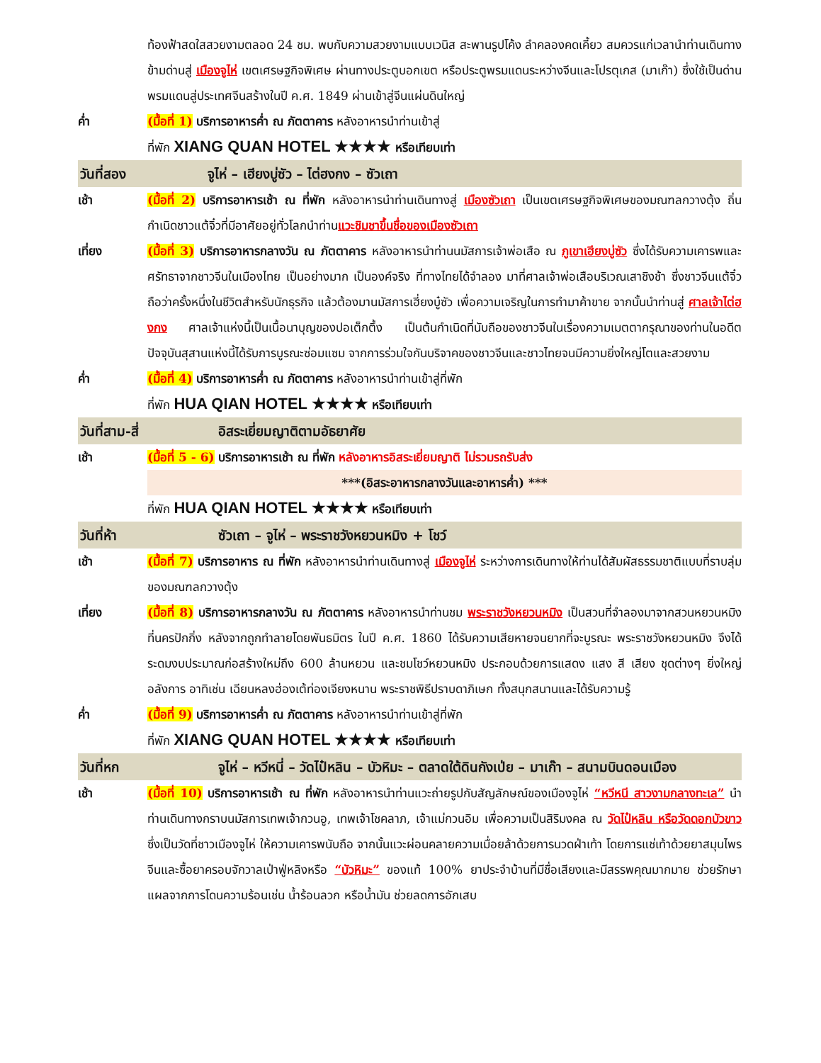ท้องฟ้าสดใสสวยงามตลอด 24 ชม. พบกับความสวยงามแบบเวนิส สะพานรูปโค้ง ลำคลองคดเคี้ยว สมควรแก่เวลานำท่านเดินทางข้ามด่านสู่ เมืองจูไห่ เขตเศรษฐกิจพิเศษ ผ่านทางประตูบอกเขต หรือประตูพรมแดนระหว่างจีนและโปรตุเกส (มาเก๊า) ซึ่งใช้เป็นด่านพรมแดนสู่ประเทศจีนสร้างในปี ค.ศ. 1849 ผ่านเข้าสู่จีนแผ่นดินใหญ่
ค่ำ (มื้อที่ 1) บริการอาหารค่ำ ณ ภัตตาคาร หลังอาหารนำท่านเข้าสู่
ที่พัก XIANG QUAN HOTEL ★★★★ หรือเทียบเท่า
วันที่สอง จูไห่ – เฮียงบู่ซัว – ไต่ฮงกง – ซัวเถา
เช้า (มื้อที่ 2) บริการอาหารเช้า ณ ที่พัก หลังอาหารนำท่านเดินทางสู่ เมืองซัวเถา เป็นเขตเศรษฐกิจพิเศษของมณฑลกวางตุ้ง ถิ่นกำเนิดชาวแต้จิ๋วที่มีอาศัยอยู่ทั่วโลกนำท่านแวะชิมชาขึ้นชื่อของเมืองซัวเถา
เที่ยง (มื้อที่ 3) บริการอาหารกลางวัน ณ ภัตตาคาร หลังอาหารนำท่านนมัสการเจ้าพ่อเสือ ณ ภูเขาเฮียงบู่ซัว ซึ่งได้รับความเคารพและศรัทธาจากชาวจีนในเมืองไทย เป็นอย่างมาก เป็นองค์จริง ที่ทางไทยได้จำลอง มาที่ศาลเจ้าพ่อเสือบริเวณเสาชิงช้า ซึ่งชาวจีนแต้จิ๋ว ถือว่าครั้งหนึ่งในชีวิตสำหรับนักธุรกิจ แล้วต้องมานมัสการเฮี่ยงบู๋ซัว เพื่อความเจริญในการทำมาค้าขาย จากนั้นนำท่านสู่ ศาลเจ้าไต่ฮงกง ศาลเจ้าแห่งนี้เป็นเนื้อนาบุญของปอเต็กตึ้ง เป็นต้นกำเนิดที่นับถือของชาวจีนในเรื่องความเมตตากรุณาของท่านในอดีต ปัจจุบันสุสานแห่งนี้ได้รับการบูรณะซ่อมแซม จากการร่วมใจกันบริจาคของชาวจีนและชาวไทยจนมีความยิ่งใหญ่โตและสวยงาม
ค่ำ (มื้อที่ 4) บริการอาหารค่ำ ณ ภัตตาคาร หลังอาหารนำท่านเข้าสู่ที่พัก
ที่พัก HUA QIAN HOTEL ★★★★ หรือเทียบเท่า
วันที่สาม-สี่ อิสระเยี่ยมญาติตามอัธยาศัย
เช้า (มื้อที่ 5 - 6) บริการอาหารเช้า ณ ที่พัก หลังอาหารอิสระเยี่ยมญาติ ไม่รวมรถรับส่ง
***(อิสระอาหารกลางวันและอาหารค่ำ) ***
ที่พัก HUA QIAN HOTEL ★★★★ หรือเทียบเท่า
วันที่ห้า ซัวเถา – จูไห่ – พระราชวังหยวนหมิง + โชว์
เช้า (มื้อที่ 7) บริการอาหาร ณ ที่พัก หลังอาหารนำท่านเดินทางสู่ เมืองจูไห่ ระหว่างการเดินทางให้ท่านได้สัมผัสธรรมชาติแบบที่ราบลุ่มของมณฑลกวางตุ้ง
เที่ยง (มื้อที่ 8) บริการอาหารกลางวัน ณ ภัตตาคาร หลังอาหารนำท่านชม พระราชวังหยวนหมิง เป็นสวนที่จำลองมาจากสวนหยวนหมิงที่นครปักกิ่ง หลังจากถูกทำลายโดยพันธมิตร ในปี ค.ศ. 1860 ได้รับความเสียหายจนยากที่จะบูรณะ พระราชวังหยวนหมิง จึงได้ระดมงบประมาณก่อสร้างใหม่ถึง 600 ล้านหยวน และชมโชว์หยวนหมิง ประกอบด้วยการแสดง แสง สี เสียง ชุดต่างๆ ยิ่งใหญ่อลังการ อาทิเช่น เฉียนหลงฮ่องเต้ท่องเจียงหนาน พระราชพิธีปราบดาภิเษก ทั้งสนุกสนานและได้รับความรู้
ค่ำ (มื้อที่ 9) บริการอาหารค่ำ ณ ภัตตาคาร หลังอาหารนำท่านเข้าสู่ที่พัก
ที่พัก XIANG QUAN HOTEL ★★★★ หรือเทียบเท่า
วันที่หก จูไห่ – หวีหนี่ – วัดไป๋หลิน – บัวหิมะ – ตลาดใต้ดินกังเป่ย – มาเก๊า – สนามบินดอนเมือง
เช้า (มื้อที่ 10) บริการอาหารเช้า ณ ที่พัก หลังอาหารนำท่านแวะถ่ายรูปกับสัญลักษณ์ของเมืองจูไห่ “หวีหนี สาวงามกลางทะเล” นำท่านเดินทางกราบนมัสการเทพเจ้ากวนอู, เทพเจ้าโชคลาภ, เจ้าแม่กวนอิม เพื่อความเป็นสิริมงคล ณ วัดไป๋หลิน หรือวัดดอกบัวขาว ซึ่งเป็นวัดที่ชาวเมืองจูไห่ ให้ความเคารพนับถือ จากนั้นแวะผ่อนคลายความเมื่อยล้าด้วยการนวดฝ่าเท้า โดยการแช่เท้าด้วยยาสมุนไพรจีนและซื้อยาครอบจักวาลเป่าฟู่หลิงหรือ “บัวหิมะ” ของแท้ 100% ยาประจำบ้านที่มีชื่อเสียงและมีสรรพคุณมากมาย ช่วยรักษาแผลจากการโดนความร้อนเช่น น้ำร้อนลวก หรือน้ำมัน ช่วยลดการอักเสบ